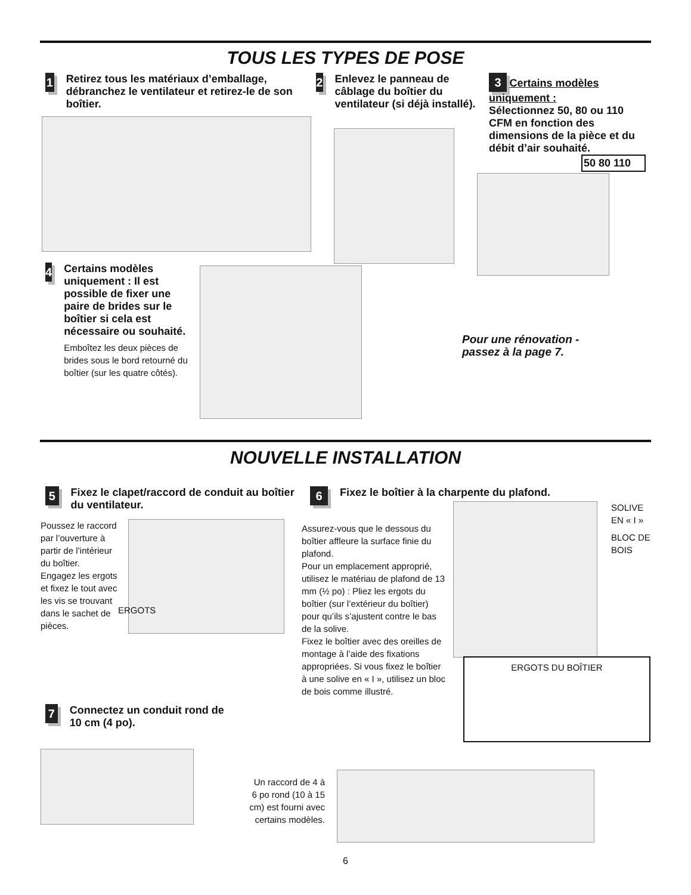TOUS LES TYPES DE POSE
1
Retirez tous les matériaux d’emballage, débranchez le ventilateur et retirez-le de son boîtier.
2
Enlevez le panneau de câblage du boîtier du ventilateur (si déjà installé).
3 Certains modèles uniquement :
Sélectionnez 50, 80 ou 110 CFM en fonction des dimensions de la pièce et du débit d’air souhaité.
50 80 110
4
Certains modèles uniquement : Il est possible de fixer une paire de brides sur le boîtier si cela est nécessaire ou souhaité.
Emboîtez les deux pièces de brides sous le bord retourné du boîtier (sur les quatre côtés).
Pour une rénovation - passez à la page 7.
NOUVELLE INSTALLATION
5
Fixez le clapet/raccord de conduit au boîtier du ventilateur.
Poussez le raccord par l’ouverture à partir de l’intérieur du boîtier.
Engagez les ergots et fixez le tout avec les vis se trouvant dans le sachet de pièces.
ERGOTS
6
Fixez le boîtier à la charpente du plafond.
Assurez-vous que le dessous du boîtier affleure la surface finie du plafond.
Pour un emplacement approprié, utilisez le matériau de plafond de 13 mm (½ po) : Pliez les ergots du boîtier (sur l’extérieur du boîtier) pour qu’ils s’ajustent contre le bas de la solive.
Fixez le boîtier avec des oreilles de montage à l’aide des fixations appropriées. Si vous fixez le boîtier à une solive en « I », utilisez un bloc de bois comme illustré.
SOLIVE
EN « I »
BLOC DE
BOIS
ERGOTS DU BOÎTIER
7
Connectez un conduit rond de 10 cm (4 po).
Un raccord de 4 à 6 po rond (10 à 15 cm) est fourni avec certains modèles.
6